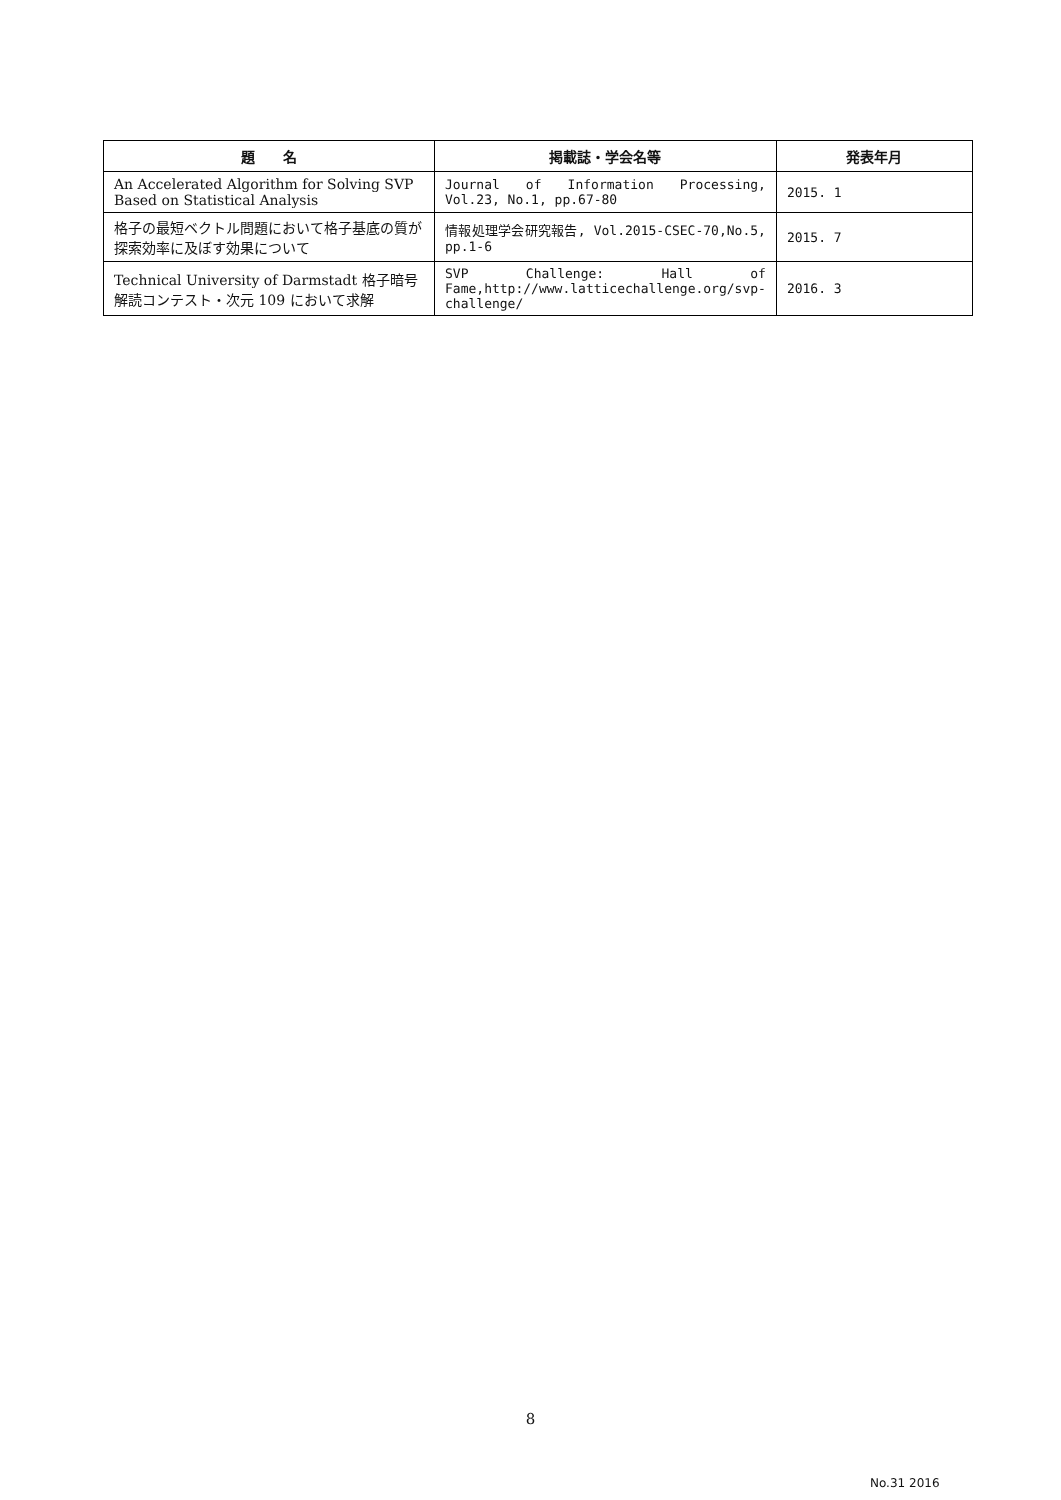| 題 名 | 掲載誌・学会名等 | 発表年月 |
| --- | --- | --- |
| An Accelerated Algorithm for Solving SVP Based on Statistical Analysis | Journal of Information Processing, Vol.23, No.1, pp.67-80 | 2015. 1 |
| 格子の最短ベクトル問題において格子基底の質が探索効率に及ぼす効果について | 情報処理学会研究報告, Vol.2015-CSEC-70,No.5, pp.1-6 | 2015. 7 |
| Technical University of Darmstadt 格子暗号解読コンテスト・次元 109 において求解 | SVP Challenge: Hall of Fame,http://www.latticechallenge.org/svp-challenge/ | 2016. 3 |
8
No.31 2016